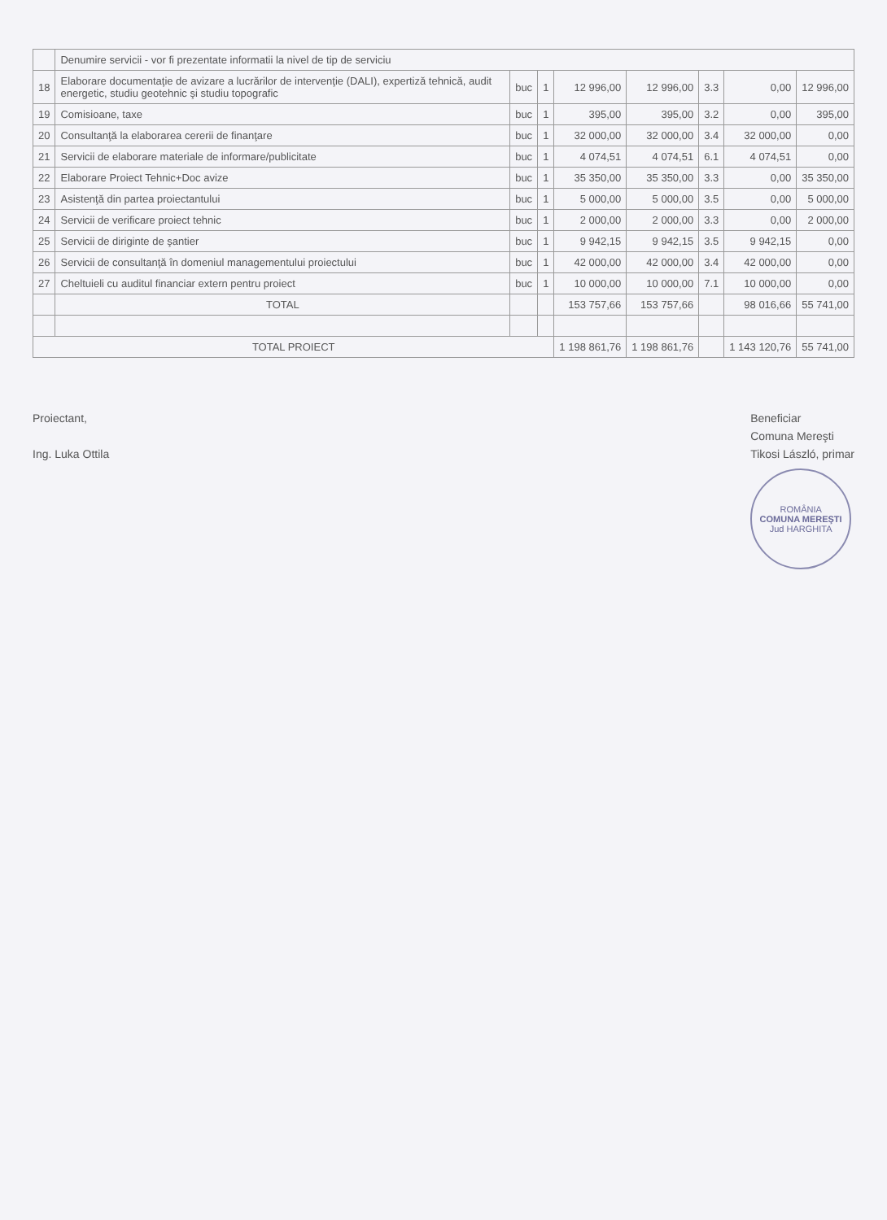| | Denumire servicii - vor fi prezentate informatii la nivel de tip de serviciu | | | | | | | |
| --- | --- | --- | --- | --- | --- | --- | --- | --- |
| 18 | Elaborare documentaţie de avizare a lucrărilor de intervenţie (DALI), expertiză tehnică, audit energetic, studiu geotehnic şi studiu topografic | buc | 1 | 12 996,00 | 12 996,00 | 3.3 | 0,00 | 12 996,00 |
| 19 | Comisioane, taxe | buc | 1 | 395,00 | 395,00 | 3.2 | 0,00 | 395,00 |
| 20 | Consultanţă la elaborarea cererii de finanţare | buc | 1 | 32 000,00 | 32 000,00 | 3.4 | 32 000,00 | 0,00 |
| 21 | Servicii de elaborare materiale de informare/publicitate | buc | 1 | 4 074,51 | 4 074,51 | 6.1 | 4 074,51 | 0,00 |
| 22 | Elaborare Proiect Tehnic+Doc avize | buc | 1 | 35 350,00 | 35 350,00 | 3.3 | 0,00 | 35 350,00 |
| 23 | Asistenţă din partea proiectantului | buc | 1 | 5 000,00 | 5 000,00 | 3.5 | 0,00 | 5 000,00 |
| 24 | Servicii de verificare proiect tehnic | buc | 1 | 2 000,00 | 2 000,00 | 3.3 | 0,00 | 2 000,00 |
| 25 | Servicii de diriginte de şantier | buc | 1 | 9 942,15 | 9 942,15 | 3.5 | 9 942,15 | 0,00 |
| 26 | Servicii de consultanţă în domeniul managementului proiectului | buc | 1 | 42 000,00 | 42 000,00 | 3.4 | 42 000,00 | 0,00 |
| 27 | Cheltuieli cu auditul financiar extern pentru proiect | buc | 1 | 10 000,00 | 10 000,00 | 7.1 | 10 000,00 | 0,00 |
| | TOTAL | | | 153 757,66 | 153 757,66 | | 98 016,66 | 55 741,00 |
| TOTAL PROIECT | | | | 1 198 861,76 | 1 198 861,76 | | 1 143 120,76 | 55 741,00 |
Proiectant,
Ing. Luka Ottila
Beneficiar
Comuna Mereşti
Tikosi László, primar
ROMÂNIA
COMUNA MEREŞTI
Jud HARGHITA